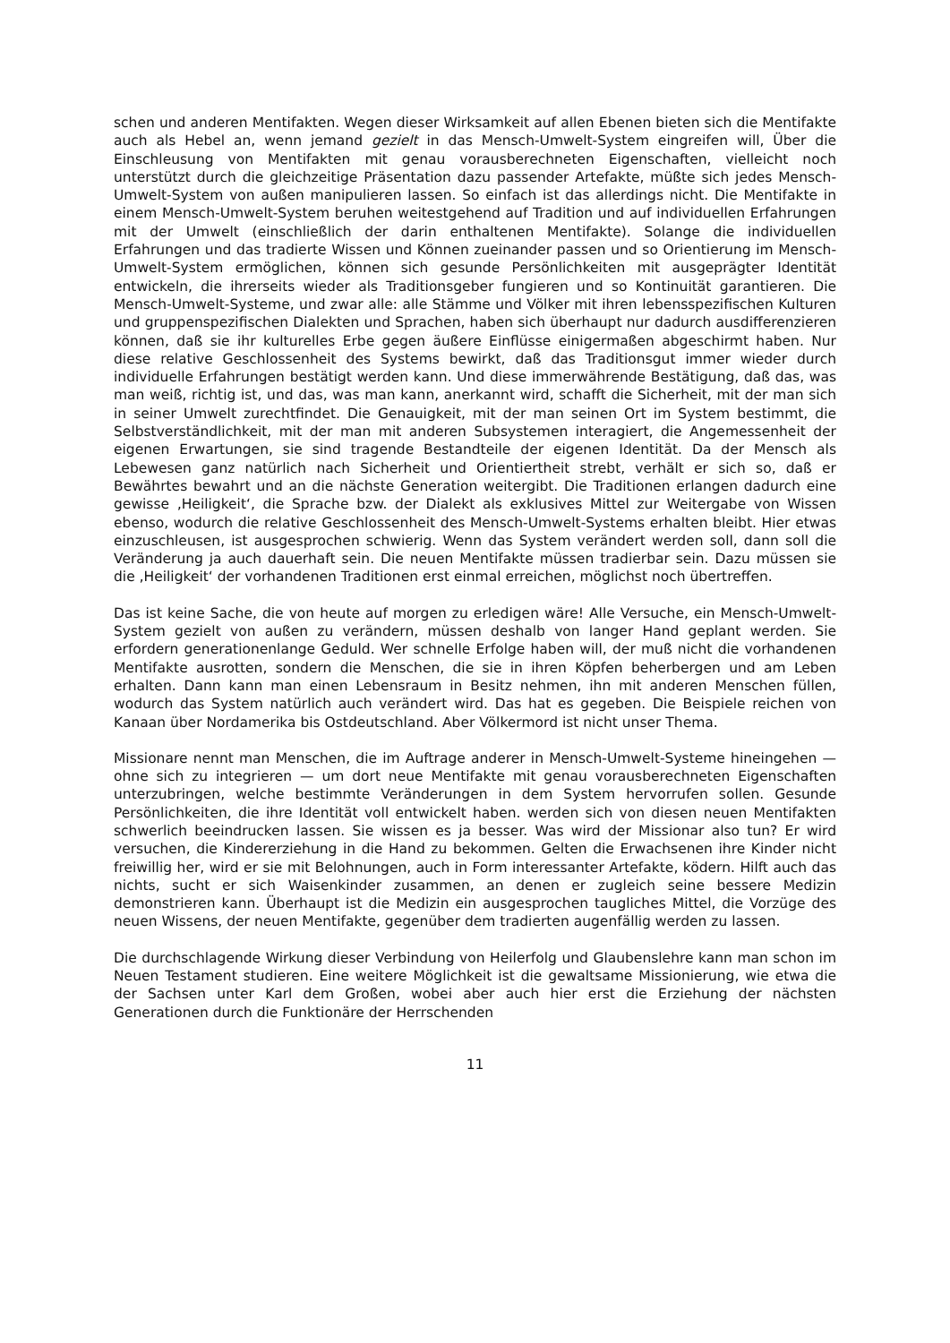schen und anderen Mentifakten. Wegen dieser Wirksamkeit auf allen Ebenen bieten sich die Mentifakte auch als Hebel an, wenn jemand gezielt in das Mensch-Umwelt-System eingreifen will, Über die Einschleusung von Mentifakten mit genau vorausberechneten Eigenschaften, vielleicht noch unterstützt durch die gleichzeitige Präsentation dazu passender Artefakte, müßte sich jedes Mensch-Umwelt-System von außen manipulieren lassen. So einfach ist das allerdings nicht. Die Mentifakte in einem Mensch-Umwelt-System beruhen weitestgehend auf Tradition und auf individuellen Erfahrungen mit der Umwelt (einschließlich der darin enthaltenen Mentifakte). Solange die individuellen Erfahrungen und das tradierte Wissen und Können zueinander passen und so Orientierung im Mensch-Umwelt-System ermöglichen, können sich gesunde Persönlichkeiten mit ausgeprägter Identität entwickeln, die ihrerseits wieder als Traditionsgeber fungieren und so Kontinuität garantieren. Die Mensch-Umwelt-Systeme, und zwar alle: alle Stämme und Völker mit ihren lebensspezifischen Kulturen und gruppenspezifischen Dialekten und Sprachen, haben sich überhaupt nur dadurch ausdifferenzieren können, daß sie ihr kulturelles Erbe gegen äußere Einflüsse einigermaßen abgeschirmt haben. Nur diese relative Geschlossenheit des Systems bewirkt, daß das Traditionsgut immer wieder durch individuelle Erfahrungen bestätigt werden kann. Und diese immerwährende Bestätigung, daß das, was man weiß, richtig ist, und das, was man kann, anerkannt wird, schafft die Sicherheit, mit der man sich in seiner Umwelt zurechtfindet. Die Genauigkeit, mit der man seinen Ort im System bestimmt, die Selbstverständlichkeit, mit der man mit anderen Subsystemen interagiert, die Angemessenheit der eigenen Erwartungen, sie sind tragende Bestandteile der eigenen Identität. Da der Mensch als Lebewesen ganz natürlich nach Sicherheit und Orientiertheit strebt, verhält er sich so, daß er Bewährtes bewahrt und an die nächste Generation weitergibt. Die Traditionen erlangen dadurch eine gewisse ‚Heiligkeit‘, die Sprache bzw. der Dialekt als exklusives Mittel zur Weitergabe von Wissen ebenso, wodurch die relative Geschlossenheit des Mensch-Umwelt-Systems erhalten bleibt. Hier etwas einzuschleusen, ist ausgesprochen schwierig. Wenn das System verändert werden soll, dann soll die Veränderung ja auch dauerhaft sein. Die neuen Mentifakte müssen tradierbar sein. Dazu müssen sie die ‚Heiligkeit‘ der vorhandenen Traditionen erst einmal erreichen, möglichst noch übertreffen.
Das ist keine Sache, die von heute auf morgen zu erledigen wäre! Alle Versuche, ein Mensch-Umwelt-System gezielt von außen zu verändern, müssen deshalb von langer Hand geplant werden. Sie erfordern generationenlange Geduld. Wer schnelle Erfolge haben will, der muß nicht die vorhandenen Mentifakte ausrotten, sondern die Menschen, die sie in ihren Köpfen beherbergen und am Leben erhalten. Dann kann man einen Lebensraum in Besitz nehmen, ihn mit anderen Menschen füllen, wodurch das System natürlich auch verändert wird. Das hat es gegeben. Die Beispiele reichen von Kanaan über Nordamerika bis Ostdeutschland. Aber Völkermord ist nicht unser Thema.
Missionare nennt man Menschen, die im Auftrage anderer in Mensch-Umwelt-Systeme hineingehen — ohne sich zu integrieren — um dort neue Mentifakte mit genau vorausberechneten Eigenschaften unterzubringen, welche bestimmte Veränderungen in dem System hervorrufen sollen. Gesunde Persönlichkeiten, die ihre Identität voll entwickelt haben. werden sich von diesen neuen Mentifakten schwerlich beeindrucken lassen. Sie wissen es ja besser. Was wird der Missionar also tun? Er wird versuchen, die Kindererziehung in die Hand zu bekommen. Gelten die Erwachsenen ihre Kinder nicht freiwillig her, wird er sie mit Belohnungen, auch in Form interessanter Artefakte, ködern. Hilft auch das nichts, sucht er sich Waisenkinder zusammen, an denen er zugleich seine bessere Medizin demonstrieren kann. Überhaupt ist die Medizin ein ausgesprochen taugliches Mittel, die Vorzüge des neuen Wissens, der neuen Mentifakte, gegenüber dem tradierten augenfällig werden zu lassen.
Die durchschlagende Wirkung dieser Verbindung von Heilerfolg und Glaubenslehre kann man schon im Neuen Testament studieren. Eine weitere Möglichkeit ist die gewaltsame Missionierung, wie etwa die der Sachsen unter Karl dem Großen, wobei aber auch hier erst die Erziehung der nächsten Generationen durch die Funktionäre der Herrschenden
11